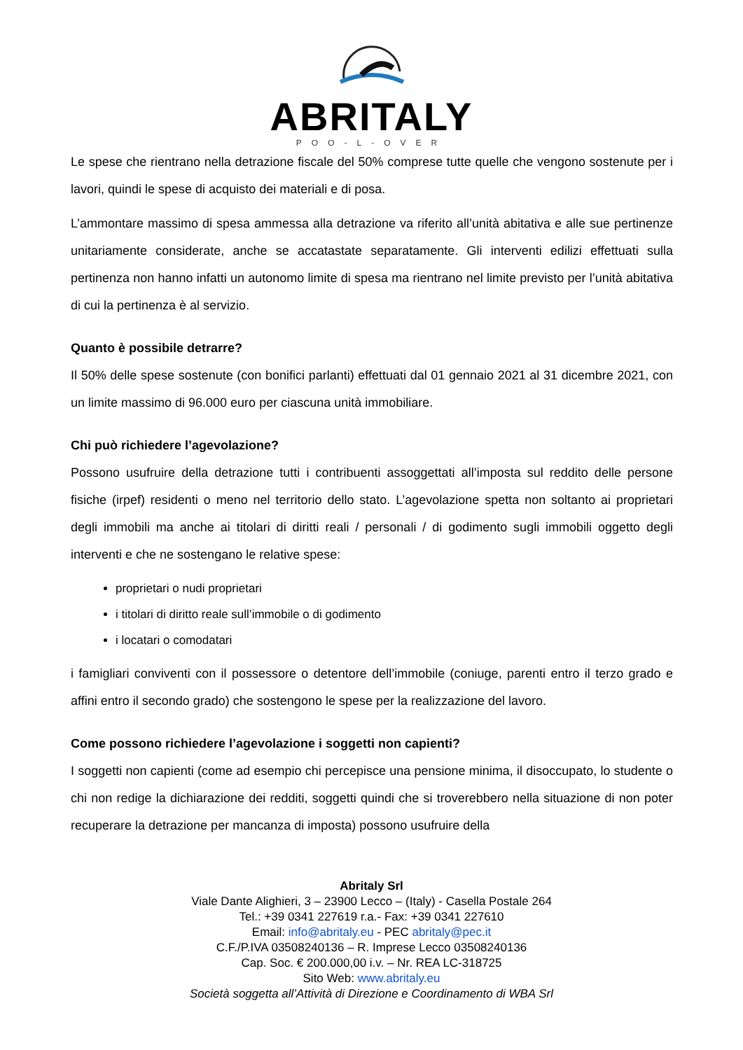ABRITALY
POO-L-OVER
Le spese che rientrano nella detrazione fiscale del 50% comprese tutte quelle che vengono sostenute per i lavori, quindi le spese di acquisto dei materiali e di posa.
L’ammontare massimo di spesa ammessa alla detrazione va riferito all’unità abitativa e alle sue pertinenze unitariamente considerate, anche se accatastate separatamente. Gli interventi edilizi effettuati sulla pertinenza non hanno infatti un autonomo limite di spesa ma rientrano nel limite previsto per l’unità abitativa di cui la pertinenza è al servizio.
Quanto è possibile detrarre?
Il 50% delle spese sostenute (con bonifici parlanti) effettuati dal 01 gennaio 2021 al 31 dicembre 2021, con un limite massimo di 96.000 euro per ciascuna unità immobiliare.
Chi può richiedere l’agevolazione?
Possono usufruire della detrazione tutti i contribuenti assoggettati all’imposta sul reddito delle persone fisiche (irpef) residenti o meno nel territorio dello stato. L’agevolazione spetta non soltanto ai proprietari degli immobili ma anche ai titolari di diritti reali / personali / di godimento sugli immobili oggetto degli interventi e che ne sostengano le relative spese:
proprietari o nudi proprietari
i titolari di diritto reale sull’immobile o di godimento
i locatari o comodatari
i famigliari conviventi con il possessore o detentore dell’immobile (coniuge, parenti entro il terzo grado e affini entro il secondo grado) che sostengono le spese per la realizzazione del lavoro.
Come possono richiedere l’agevolazione i soggetti non capienti?
I soggetti non capienti (come ad esempio chi percepisce una pensione minima, il disoccupato, lo studente o chi non redige la dichiarazione dei redditi, soggetti quindi che si troverebbero nella situazione di non poter recuperare la detrazione per mancanza di imposta) possono usufruire della
Abritaly Srl
Viale Dante Alighieri, 3 – 23900 Lecco – (Italy) - Casella Postale 264
Tel.: +39 0341 227619 r.a.- Fax: +39 0341 227610
Email: info@abritaly.eu - PEC abritaly@pec.it
C.F./P.IVA 03508240136 – R. Imprese Lecco 03508240136
Cap. Soc. € 200.000,00 i.v. – Nr. REA LC-318725
Sito Web: www.abritaly.eu
Società soggetta all’Attività di Direzione e Coordinamento di WBA Srl